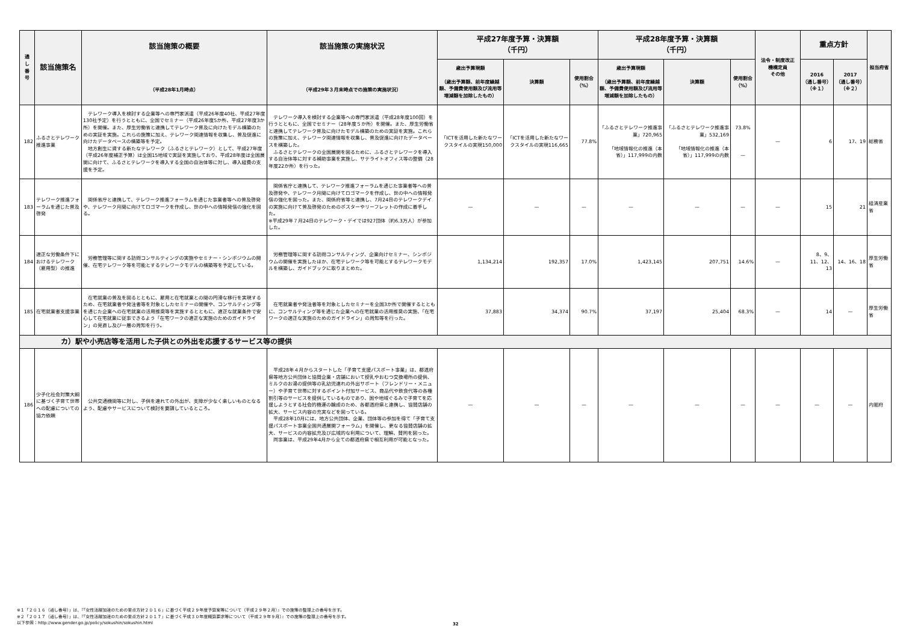| 通 し 番 号 | 該当施策名 | 該当施策の概要 （平成28年1月時点） | 該当施策の実施状況 （平成29年３月末時点での施策の実施状況） | 平成27年度予算・決算額 （千円） | | | 平成28年度予算・決算額 （千円） | | | 法令・制度改正 機構定員 その他 | 重点方針 | | 担当府省 |
| --- | --- | --- | --- | --- | --- | --- | --- | --- | --- | --- | --- | --- | --- |
| | | | | 歳出予算現額 （歳出予算額、前年度繰越額、予備費使用額及び流用等増減額を加除したもの） | 決算額 | 使用割合 （%） | 歳出予算現額 （歳出予算額、前年度繰越額、予備費使用額及び流用等増減額を加除したもの） | 決算額 | 使用割合 （%） | | 2016 （通し番号） （※１） | 2017 （通し番号） （※２） | |
| 182 | ふるさとテレワーク推進事業 | テレワーク導入を検討する企業等への専門家派遣（平成26年度40社、平成27年度130社予定）を行うとともに、全国でセミナー（平成26年度5か所、平成27年度3か所）を開催。また、厚生労働省と連携してテレワーク普及に向けたモデル構築のための実証を実施。これらの施策に加え、テレワーク関連情報を収集し、普及促進に向けたデータベースの構築等を予定。 地方創生に資する新たなテレワーク（ふるさとテレワーク）として、平成27年度（平成26年度補正予算）は全国15地域で実証を実施しており、平成28年度は全国展開に向けて、ふるさとテレワークを導入する全国の自治体等に対し、導入経費の支援を予定。 | テレワーク導入を検討する企業等への専門家派遣（平成28年度100回）を行うとともに、全国でセミナー（28年度５か所）を開催。また、厚生労働省と連携してテレワーク普及に向けたモデル構築のための実証を実施。これらの施策に加え、テレワーク関連情報を収集し、普及促進に向けたデータベースを構築した。 ふるさとテレワークの全国展開を図るために、ふるさとテレワークを導入する自治体等に対する補助事業を実施し、サテライトオフィス等の整備（28年度22か所）を行った。 | 「ICTを活用した新たなワークスタイルの実現150,000 | 「ICTを活用した新たなワークスタイルの実現116,665 | 77.8% | 「ふるさとテレワーク推進事業」720,965 「地域情報化の推進（本省）」117,999の内数 | 「ふるさとテレワーク推進事業」532,169 「地域情報化の推進（本省）」117,999の内数 | 73.8% — | — | 6 | 17、19 | 総務省 |
| 183 | テレワーク推進フォーラムを通じた普及啓発 | 関係省庁と連携して、テレワーク推進フォーラムを通じた事業者等への普及啓発や、テレワーク月間に向けてロゴマークを作成し、世の中への情報発信の強化を図る。 | 関係省庁と連携して、テレワーク推進フォーラムを通じた事業者等への普及啓発や、テレワーク月間に向けてロゴマークを作成し、世の中への情報発信の強化を図った。また、関係府省等と連携し、7月24日のテレワークデイの実施に向けて普及啓発のためのポスターやリーフレットの作成に着手した。 ※平成29年７月24日のテレワーク・デイでは927団体（約6.3万人）が参加した。 | — | — | — | — | — | — | — | 15 | 21 | 経済産業省 |
| 184 | 適正な労働条件下におけるテレワーク（雇用型）の推進 | 労務管理等に関する訪問コンサルティングの実施やセミナー・シンポジウムの開催、在宅テレワーク等を可能とするテレワークモデルの構築等を予定している。 | 労務管理等に関する訪問コンサルティング、企業向けセミナー、シンポジウムの開催を実施したほか、在宅テレワーク等を可能とするテレワークモデルを構築し、ガイドブックに取りまとめた。 | 1,134,214 | 192,357 | 17.0% | 1,423,145 | 207,751 | 14.6% | — | 8、9、 11、12、 13 | 14、16、18 | 厚生労働省 |
| 185 | 在宅就業者支援事業 | 在宅就業の普及を図るとともに、雇用と在宅就業との間の円滑な移行を実現するため、在宅就業者や発注者等を対象としたセミナーの開催や、コンサルティング等を通じた企業への在宅就業の活用推奨等を実施するとともに、適正な就業条件で安心して在宅就業に従事できるよう「在宅ワークの適正な実施のためのガイドライン」の見直し及び一層の周知を行う。 | 在宅就業者や発注者等を対象としたセミナーを全国3か所で開催するとともに、コンサルティング等を通じた企業への在宅就業の活用推奨の実施、「在宅ワークの適正な実施のためのガイドライン」の周知等を行った。 | 37,883 | 34,374 | 90.7% | 37,197 | 25,404 | 68.3% | — | 14 | — | 厚生労働省 |
| カ）駅や小売店等を活用した子供との外出を応援するサービス等の提供 | | | | | | | | | | | | | |
| 186 | 少子化社会対策大綱に基づく子育て世帯への配慮についての協力依頼 | 公共交通機関等に対し、子供を連れての外出が、支障が少なく楽しいものとなるよう、配慮やサービスについて検討を要請しているところ。 | 平成28年４月からスタートした「子育て支援パスポート事業」は、都道府県等地方公共団体と協賛企業・店舗において授乳やおむつ交換場所の提供、ミルクのお湯の提供等の乳幼児連れの外出サポート（フレンドリー・メニュー）や子育て世帯に対するポイント付加サービス、商品代や飲食代等の各種割引等のサービスを提供しているものであり、国や地域ぐるみで子育てを応援しようとする社会的機運の醸成のため、各都道府県と連携し、協賛店舗の拡大、サービス内容の充実などを図っている。 平成28年10月には、地方公共団体、企業、団体等の参加を得て「子育て支援パスポート事業全国共通展開フォーラム」を開催し、更なる協賛店舗の拡大、サービスの内容拡充及び広域的な利用について、理解、賛同を図った。 同事業は、平成29年4月から全ての都道府県で相互利用が可能となった。 | — | — | — | — | — | — | — | — | — | 内閣府 |
※１「２０１６（通し番号）」は、『「女性活躍加速のための重点方針２０１６」に基づく平成２９年度予算案等について（平成２９年２月）』での施策の整理上の番号を示す。
※２「２０１７（通し番号）」は、『「女性活躍加速のための重点方針２０１７」に基づく平成３０年度概算要求等について（平成２９年９月）』での施策の整理上の番号を示す。
以下参照：http://www.gender.go.jp/policy/sokushin/sokushin.html
32